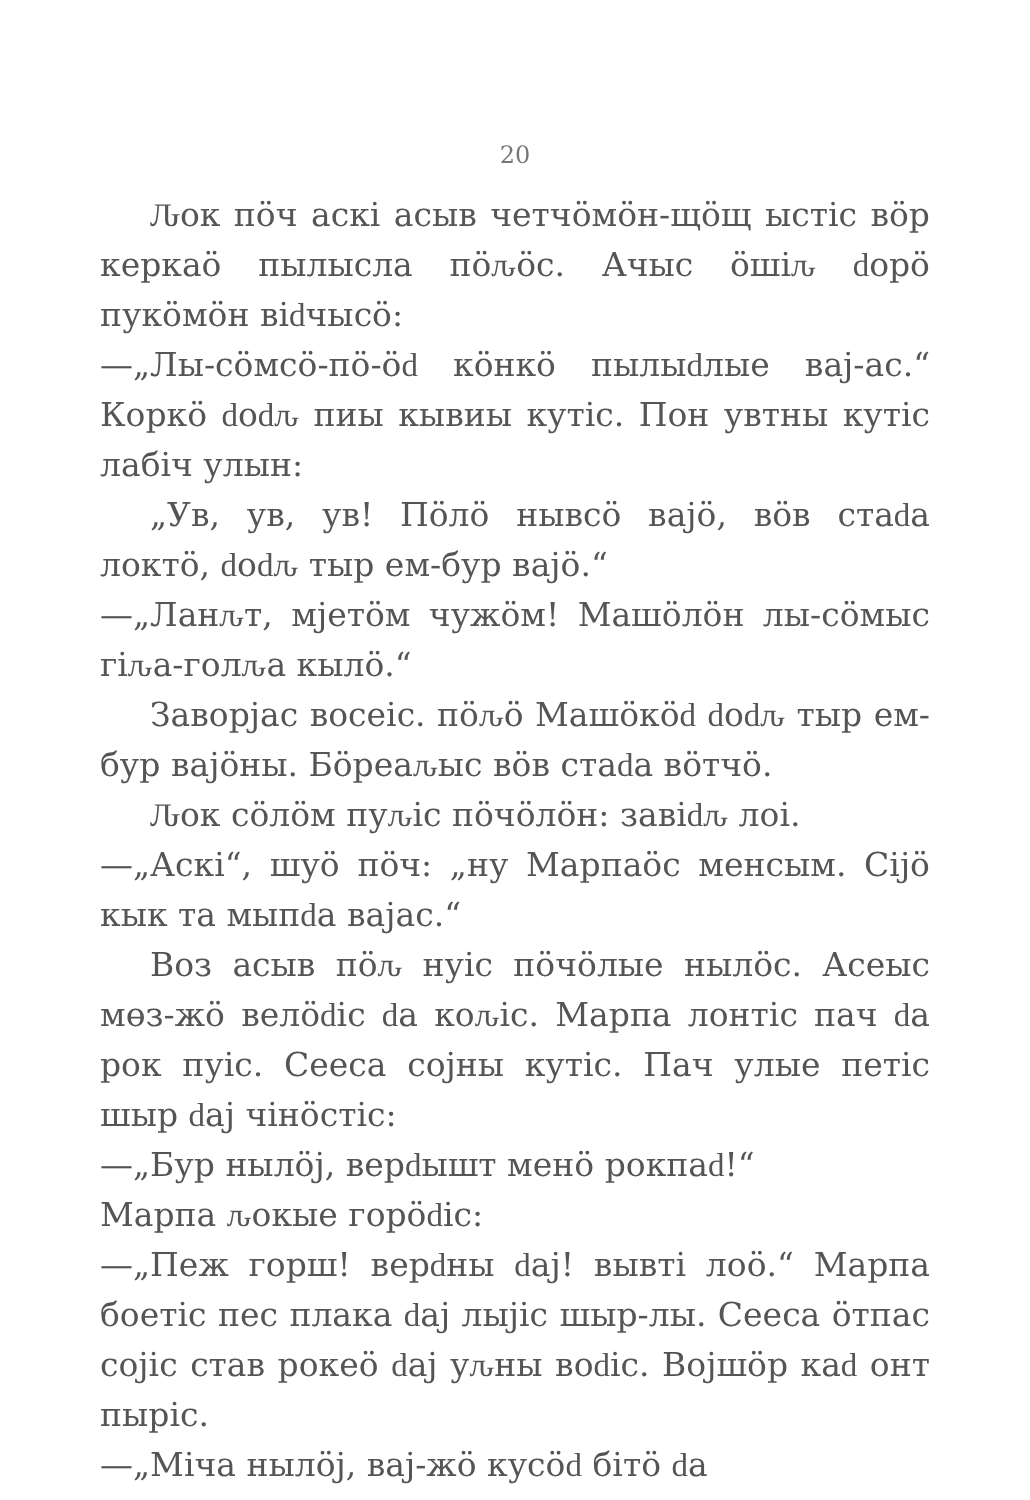20
Ԉок пӧч аскі асыв четчӧмӧн-щӧщ ыстіс вӧр керкаӧ пылысла пӧԉӧс. Ачыс ӧшіԉ ԁорӧ пукӧмӧн віԁчысӧ:
—„Лы-сӧмсӧ-пӧ-ӧԁ кӧнкӧ пылыԁлые вај-ас.“ Коркӧ ԁоԁԉ пиы кывиы кутіс. Пон увтны кутіс лабіч улын:
„Ув, ув, ув! Пӧлӧ нывсӧ вајӧ, вӧв стаԁа локтӧ, ԁоԁԉ тыр ем-бур вајӧ.“
—„Ланԉт, мјетӧм чужӧм! Машӧлӧн лы-сӧмыс гіԉа-голԉа кылӧ.“
Заворјас восеіс. пӧԉӧ Машӧкӧԁ ԁоԁԉ тыр ем-бур вајӧны. Бӧреаԉыс вӧв стаԁа вӧтчӧ.
Ԉок сӧлӧм пуԉіс пӧчӧлӧн: завіԁԉ лоі.
—„Аскі“, шуӧ пӧч: „ну Марпаӧс менсым. Сіјӧ кык та мыпԁа вајас.“
Воз асыв пӧԉ нуіс пӧчӧлые нылӧс. Асеыс мөз-жӧ велӧԁіс ԁа коԉіс. Марпа лонтіс пач ԁа рок пуіс. Сееса сојны кутіс. Пач улые петіс шыр ԁај чінӧстіс:
—„Бур нылӧј, верԁышт менӧ рокпаԁ!“
Марпа ԉокые горӧԁіс:
—„Пеж горш! верԁны ԁај! вывті лоӧ.“ Марпа боетіс пес плака ԁај лыјіс шыр-лы. Сееса ӧтпас сојіс став рокеӧ ԁај уԉны воԁіс. Војшӧр каԁ онт пыріс.
—„Міча нылӧј, вај-жӧ кусӧԁ бітӧ ԁа